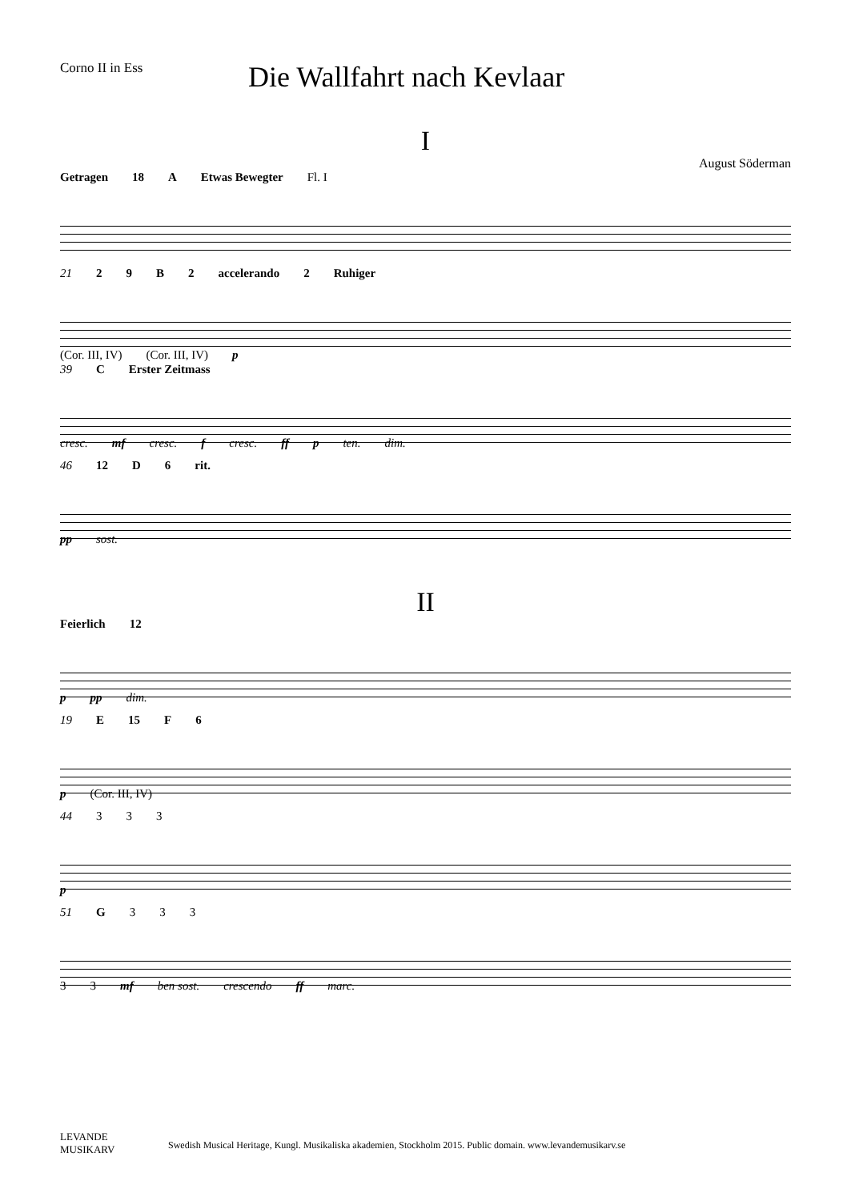Corno II in Ess
Die Wallfahrt nach Kevlaar
I
August Söderman
Getragen 18 A Etwas Bewegter Fl. I
21 2 9 B 2 accelerando 2 Ruhiger
(Cor. III, IV) (Cor. III, IV) p
39 C Erster Zeitmass
cresc. mf cresc. f cresc. ff p ten. dim.
46 12 D 6 rit.
pp sost.
II
Feierlich 12
p pp dim.
19 E 15 F 6
p (Cor. III, IV)
44 3 3 3
p
51 G 3 3 3
3 3 mf ben sost. crescendo ff marc.
LEVANDE
MUSIKARV
Swedish Musical Heritage, Kungl. Musikaliska akademien, Stockholm 2015. Public domain. www.levandemusikarv.se